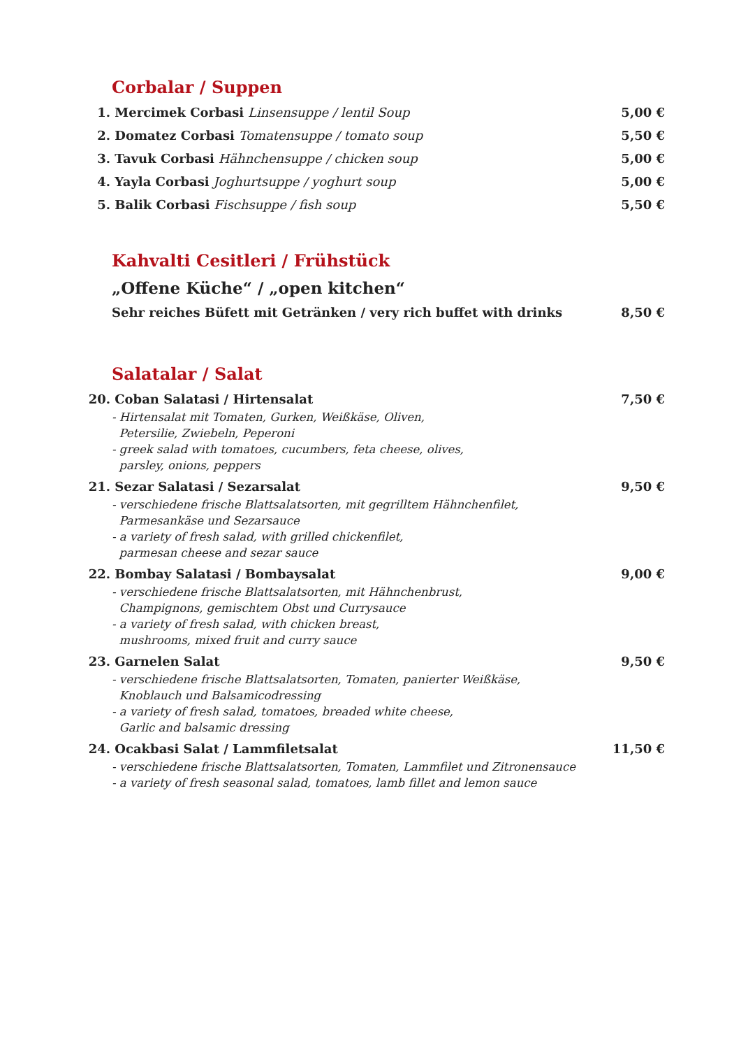Corbalar / Suppen
1. Mercimek Corbasi Linsensuppe / lentil Soup 5,00 €
2. Domatez Corbasi Tomatensuppe / tomato soup 5,50 €
3. Tavuk Corbasi Hähnchensuppe / chicken soup 5,00 €
4. Yayla Corbasi Joghurtsuppe / yoghurt soup 5,00 €
5. Balik Corbasi Fischsuppe / fish soup 5,50 €
Kahvalti Cesitleri / Frühstück
„Offene Küche“ / „open kitchen“
Sehr reiches Büfett mit Getränken / very rich buffet with drinks 8,50 €
Salatalar / Salat
20. Coban Salatasi / Hirtensalat 7,50 €
- Hirtensalat mit Tomaten, Gurken, Weißkäse, Oliven,
Petersilie, Zwiebeln, Peperoni
- greek salad with tomatoes, cucumbers, feta cheese, olives,
parsley, onions, peppers
21. Sezar Salatasi / Sezarsalat 9,50 €
- verschiedene frische Blattsalatsorten, mit gegrilltem Hähnchenfilet,
Parmesankäse und Sezarsauce
- a variety of fresh salad, with grilled chickenfilet,
parmesan cheese and sezar sauce
22. Bombay Salatasi / Bombaysalat 9,00 €
- verschiedene frische Blattsalatsorten, mit Hähnchenbrust,
Champignons, gemischtem Obst und Currysauce
- a variety of fresh salad, with chicken breast,
mushrooms, mixed fruit and curry sauce
23. Garnelen Salat 9,50 €
- verschiedene frische Blattsalatsorten, Tomaten, panierter Weißkäse,
Knoblauch und Balsamicodressing
- a variety of fresh salad, tomatoes, breaded white cheese,
Garlic and balsamic dressing
24. Ocakbasi Salat / Lammfiletsalat 11,50 €
- verschiedene frische Blattsalatsorten, Tomaten, Lammfilet und Zitronensauce
- a variety of fresh seasonal salad, tomatoes, lamb fillet and lemon sauce